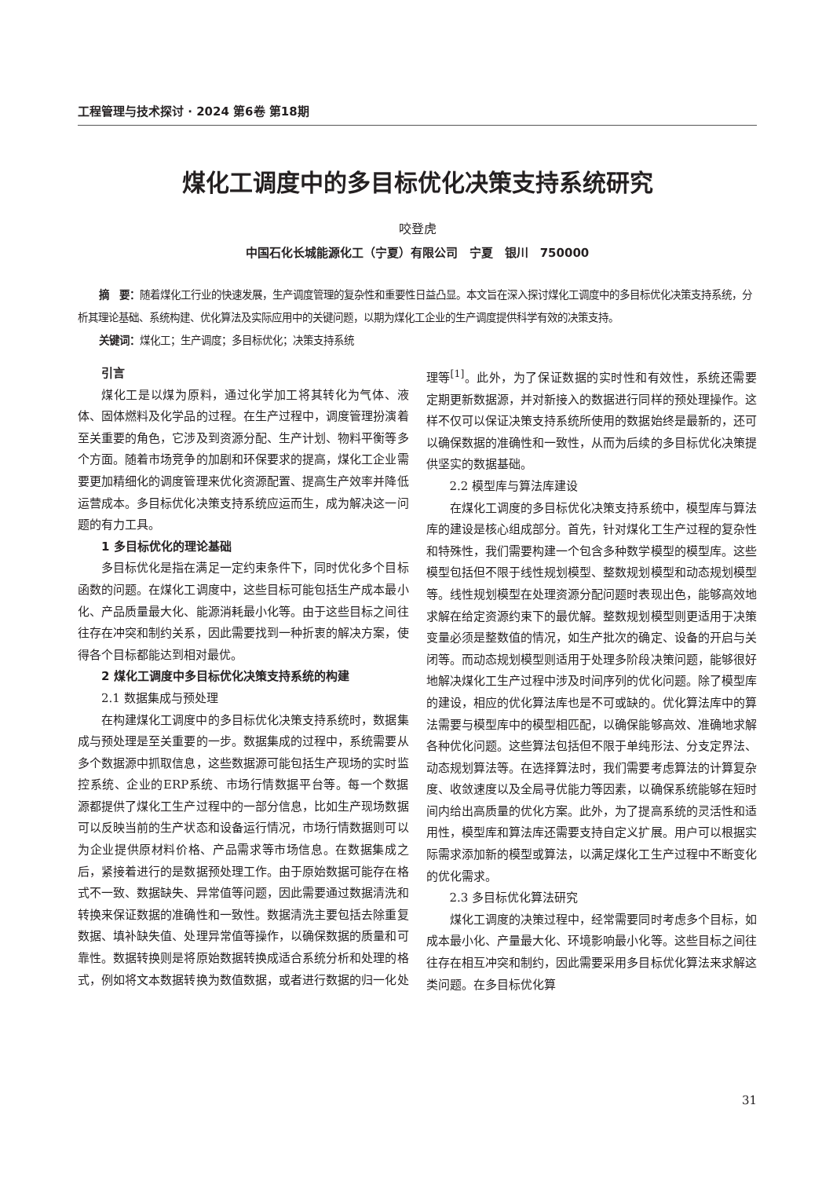工程管理与技术探讨 · 2024 第6卷 第18期
煤化工调度中的多目标优化决策支持系统研究
咬登虎
中国石化长城能源化工（宁夏）有限公司　宁夏　银川　750000
摘　要：随着煤化工行业的快速发展，生产调度管理的复杂性和重要性日益凸显。本文旨在深入探讨煤化工调度中的多目标优化决策支持系统，分析其理论基础、系统构建、优化算法及实际应用中的关键问题，以期为煤化工企业的生产调度提供科学有效的决策支持。
关键词：煤化工；生产调度；多目标优化；决策支持系统
引言
煤化工是以煤为原料，通过化学加工将其转化为气体、液体、固体燃料及化学品的过程。在生产过程中，调度管理扮演着至关重要的角色，它涉及到资源分配、生产计划、物料平衡等多个方面。随着市场竞争的加剧和环保要求的提高，煤化工企业需要更加精细化的调度管理来优化资源配置、提高生产效率并降低运营成本。多目标优化决策支持系统应运而生，成为解决这一问题的有力工具。
1 多目标优化的理论基础
多目标优化是指在满足一定约束条件下，同时优化多个目标函数的问题。在煤化工调度中，这些目标可能包括生产成本最小化、产品质量最大化、能源消耗最小化等。由于这些目标之间往往存在冲突和制约关系，因此需要找到一种折衷的解决方案，使得各个目标都能达到相对最优。
2 煤化工调度中多目标优化决策支持系统的构建
2.1 数据集成与预处理
在构建煤化工调度中的多目标优化决策支持系统时，数据集成与预处理是至关重要的一步。数据集成的过程中，系统需要从多个数据源中抓取信息，这些数据源可能包括生产现场的实时监控系统、企业的ERP系统、市场行情数据平台等。每一个数据源都提供了煤化工生产过程中的一部分信息，比如生产现场数据可以反映当前的生产状态和设备运行情况，市场行情数据则可以为企业提供原材料价格、产品需求等市场信息。在数据集成之后，紧接着进行的是数据预处理工作。由于原始数据可能存在格式不一致、数据缺失、异常值等问题，因此需要通过数据清洗和转换来保证数据的准确性和一致性。数据清洗主要包括去除重复数据、填补缺失值、处理异常值等操作，以确保数据的质量和可靠性。数据转换则是将原始数据转换成适合系统分析和处理的格式，例如将文本数据转换为数值数据，或者进行数据的归一化处理等<sup>[1]</sup>。此外，为了保证数据的实时性和有效性，系统还需要定期更新数据源，并对新接入的数据进行同样的预处理操作。这样不仅可以保证决策支持系统所使用的数据始终是最新的，还可以确保数据的准确性和一致性，从而为后续的多目标优化决策提供坚实的数据基础。
2.2 模型库与算法库建设
在煤化工调度的多目标优化决策支持系统中，模型库与算法库的建设是核心组成部分。首先，针对煤化工生产过程的复杂性和特殊性，我们需要构建一个包含多种数学模型的模型库。这些模型包括但不限于线性规划模型、整数规划模型和动态规划模型等。线性规划模型在处理资源分配问题时表现出色，能够高效地求解在给定资源约束下的最优解。整数规划模型则更适用于决策变量必须是整数值的情况，如生产批次的确定、设备的开启与关闭等。而动态规划模型则适用于处理多阶段决策问题，能够很好地解决煤化工生产过程中涉及时间序列的优化问题。除了模型库的建设，相应的优化算法库也是不可或缺的。优化算法库中的算法需要与模型库中的模型相匹配，以确保能够高效、准确地求解各种优化问题。这些算法包括但不限于单纯形法、分支定界法、动态规划算法等。在选择算法时，我们需要考虑算法的计算复杂度、收敛速度以及全局寻优能力等因素，以确保系统能够在短时间内给出高质量的优化方案。此外，为了提高系统的灵活性和适用性，模型库和算法库还需要支持自定义扩展。用户可以根据实际需求添加新的模型或算法，以满足煤化工生产过程中不断变化的优化需求。
2.3 多目标优化算法研究
煤化工调度的决策过程中，经常需要同时考虑多个目标，如成本最小化、产量最大化、环境影响最小化等。这些目标之间往往存在相互冲突和制约，因此需要采用多目标优化算法来求解这类问题。在多目标优化算
31